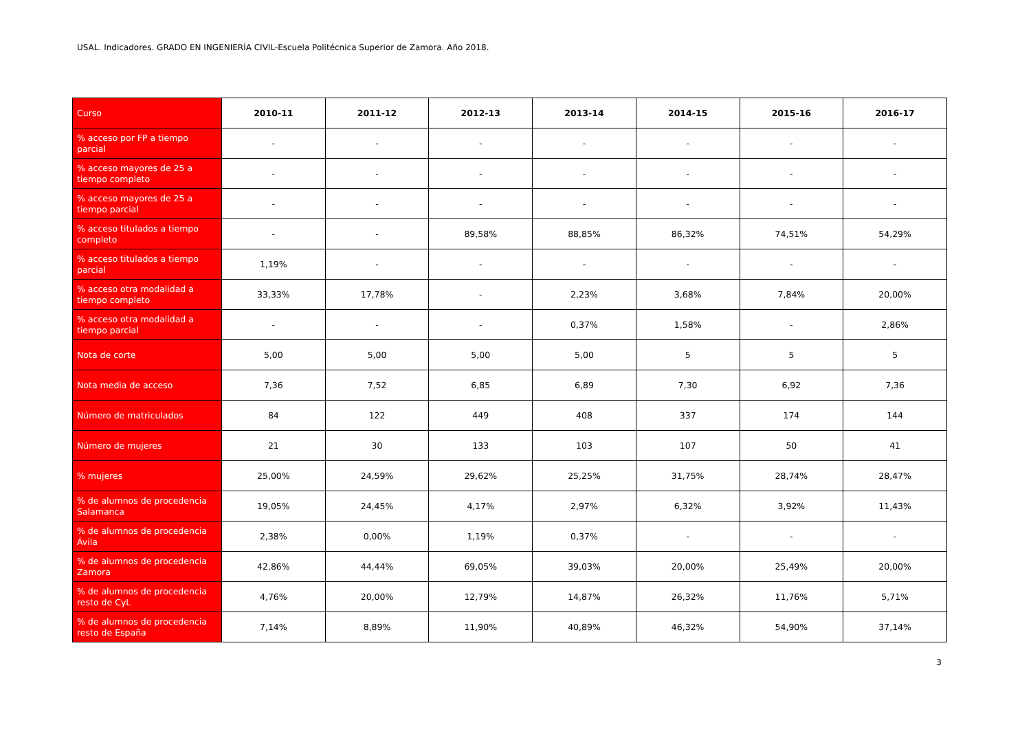USAL. Indicadores. GRADO EN INGENIERÍA CIVIL-Escuela Politécnica Superior de Zamora. Año 2018.
| Curso | 2010-11 | 2011-12 | 2012-13 | 2013-14 | 2014-15 | 2015-16 | 2016-17 |
| --- | --- | --- | --- | --- | --- | --- | --- |
| % acceso por FP a tiempo parcial | - | - | - | - | - | - | - |
| % acceso mayores de 25 a tiempo completo | - | - | - | - | - | - | - |
| % acceso mayores de 25 a tiempo parcial | - | - | - | - | - | - | - |
| % acceso titulados a tiempo completo | - | - | 89,58% | 88,85% | 86,32% | 74,51% | 54,29% |
| % acceso titulados a tiempo parcial | 1,19% | - | - | - | - | - | - |
| % acceso otra modalidad a tiempo completo | 33,33% | 17,78% | - | 2,23% | 3,68% | 7,84% | 20,00% |
| % acceso otra modalidad a tiempo parcial | - | - | - | 0,37% | 1,58% | - | 2,86% |
| Nota de corte | 5,00 | 5,00 | 5,00 | 5,00 | 5 | 5 | 5 |
| Nota media de acceso | 7,36 | 7,52 | 6,85 | 6,89 | 7,30 | 6,92 | 7,36 |
| Número de matriculados | 84 | 122 | 449 | 408 | 337 | 174 | 144 |
| Número de mujeres | 21 | 30 | 133 | 103 | 107 | 50 | 41 |
| % mujeres | 25,00% | 24,59% | 29,62% | 25,25% | 31,75% | 28,74% | 28,47% |
| % de alumnos de procedencia Salamanca | 19,05% | 24,45% | 4,17% | 2,97% | 6,32% | 3,92% | 11,43% |
| % de alumnos de procedencia Ávila | 2,38% | 0,00% | 1,19% | 0,37% | - | - | - |
| % de alumnos de procedencia Zamora | 42,86% | 44,44% | 69,05% | 39,03% | 20,00% | 25,49% | 20,00% |
| % de alumnos de procedencia resto de CyL | 4,76% | 20,00% | 12,79% | 14,87% | 26,32% | 11,76% | 5,71% |
| % de alumnos de procedencia resto de España | 7,14% | 8,89% | 11,90% | 40,89% | 46,32% | 54,90% | 37,14% |
3